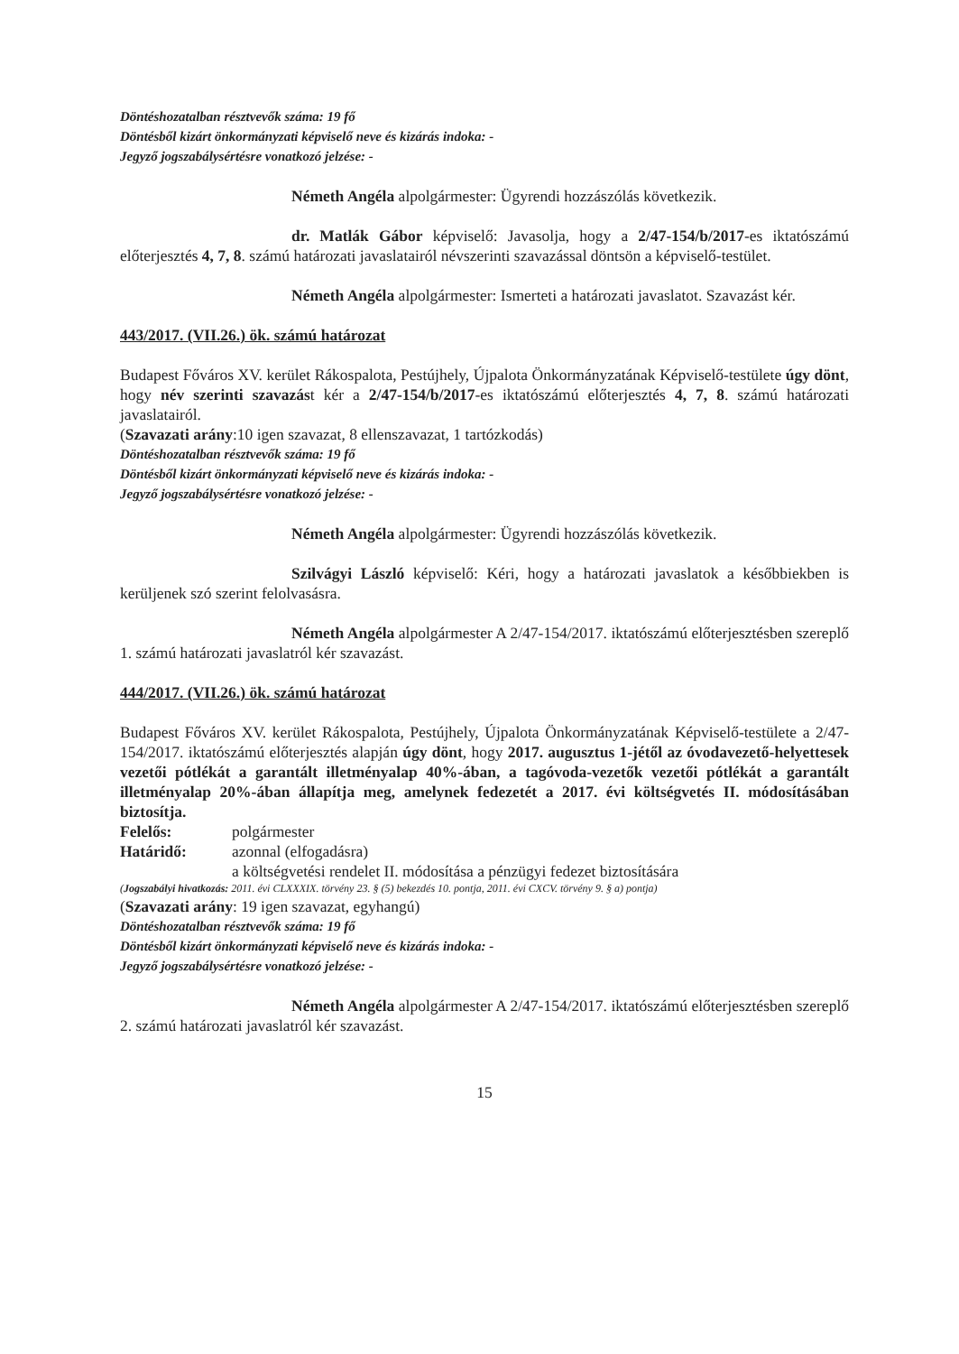Döntéshozatalban résztvevők száma: 19 fő
Döntésből kizárt önkormányzati képviselő neve és kizárás indoka: -
Jegyző jogszabálysértésre vonatkozó jelzése: -
Németh Angéla alpolgármester: Ügyrendi hozzászólás következik.
dr. Matlák Gábor képviselő: Javasolja, hogy a 2/47-154/b/2017-es iktatószámú előterjesztés 4, 7, 8. számú határozati javaslatairól névszerinti szavazással döntsön a képviselő-testület.
Németh Angéla alpolgármester: Ismerteti a határozati javaslatot. Szavazást kér.
443/2017. (VII.26.) ök. számú határozat
Budapest Főváros XV. kerület Rákospalota, Pestújhely, Újpalota Önkormányzatának Képviselő-testülete úgy dönt, hogy név szerinti szavazást kér a 2/47-154/b/2017-es iktatószámú előterjesztés 4, 7, 8. számú határozati javaslatairól.
(Szavazati arány:10 igen szavazat, 8 ellenszavazat, 1 tartózkodás)
Döntéshozatalban résztvevők száma: 19 fő
Döntésből kizárt önkormányzati képviselő neve és kizárás indoka: -
Jegyző jogszabálysértésre vonatkozó jelzése: -
Németh Angéla alpolgármester: Ügyrendi hozzászólás következik.
Szilvágyi László képviselő: Kéri, hogy a határozati javaslatok a későbbiekben is kerüljenek szó szerint felolvasásra.
Németh Angéla alpolgármester A 2/47-154/2017. iktatószámú előterjesztésben szereplő 1. számú határozati javaslatról kér szavazást.
444/2017. (VII.26.) ök. számú határozat
Budapest Főváros XV. kerület Rákospalota, Pestújhely, Újpalota Önkormányzatának Képviselő-testülete a 2/47-154/2017. iktatószámú előterjesztés alapján úgy dönt, hogy 2017. augusztus 1-jétől az óvodavezető-helyettesek vezetői pótlékát a garantált illetményalap 40%-ában, a tagóvoda-vezetők vezetői pótlékát a garantált illetményalap 20%-ában állapítja meg, amelynek fedezetét a 2017. évi költségvetés II. módosításában biztosítja.
Felelős: polgármester
Határidő: azonnal (elfogadásra)
a költségvetési rendelet II. módosítása a pénzügyi fedezet biztosítására
(Jogszabályi hivatkozás: 2011. évi CLXXXIX. törvény 23. § (5) bekezdés 10. pontja, 2011. évi CXCV. törvény 9. § a) pontja)
(Szavazati arány: 19 igen szavazat, egyhangú)
Döntéshozatalban résztvevők száma: 19 fő
Döntésből kizárt önkormányzati képviselő neve és kizárás indoka: -
Jegyző jogszabálysértésre vonatkozó jelzése: -
Németh Angéla alpolgármester A 2/47-154/2017. iktatószámú előterjesztésben szereplő 2. számú határozati javaslatról kér szavazást.
15